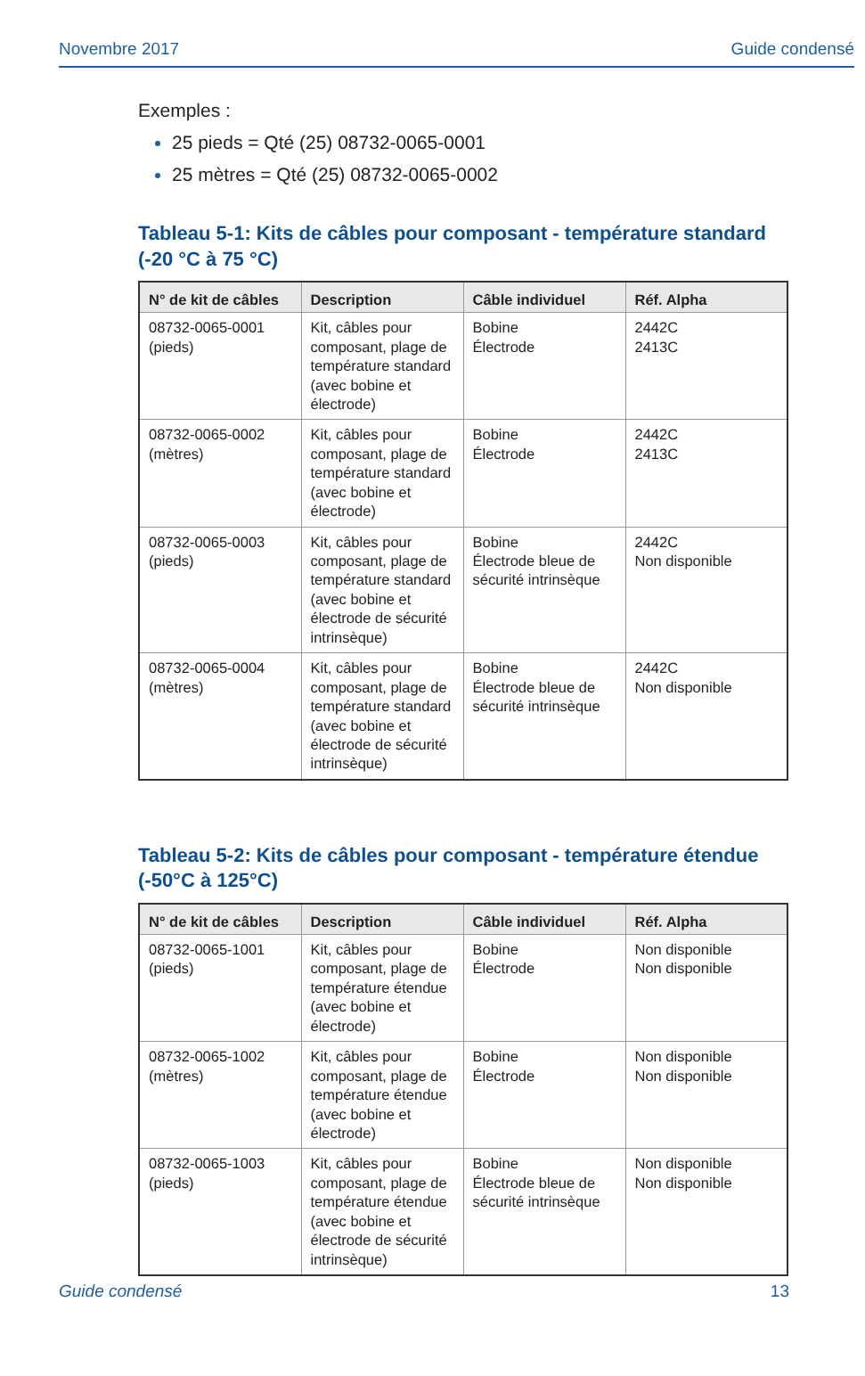Novembre 2017 Guide condensé
Exemples :
25 pieds = Qté (25) 08732-0065-0001
25 mètres = Qté (25) 08732-0065-0002
Tableau 5-1: Kits de câbles pour composant - température standard
(-20 °C à 75 °C)
| N° de kit de câbles | Description | Câble individuel | Réf. Alpha |
| --- | --- | --- | --- |
| 08732-0065-0001 (pieds) | Kit, câbles pour composant, plage de température standard (avec bobine et électrode) | Bobine Électrode | 2442C 2413C |
| 08732-0065-0002 (mètres) | Kit, câbles pour composant, plage de température standard (avec bobine et électrode) | Bobine Électrode | 2442C 2413C |
| 08732-0065-0003 (pieds) | Kit, câbles pour composant, plage de température standard (avec bobine et électrode de sécurité intrinsèque) | Bobine Électrode bleue de sécurité intrinsèque | 2442C Non disponible |
| 08732-0065-0004 (mètres) | Kit, câbles pour composant, plage de température standard (avec bobine et électrode de sécurité intrinsèque) | Bobine Électrode bleue de sécurité intrinsèque | 2442C Non disponible |
Tableau 5-2: Kits de câbles pour composant - température étendue
(-50°C à 125°C)
| N° de kit de câbles | Description | Câble individuel | Réf. Alpha |
| --- | --- | --- | --- |
| 08732-0065-1001 (pieds) | Kit, câbles pour composant, plage de température étendue (avec bobine et électrode) | Bobine Électrode | Non disponible Non disponible |
| 08732-0065-1002 (mètres) | Kit, câbles pour composant, plage de température étendue (avec bobine et électrode) | Bobine Électrode | Non disponible Non disponible |
| 08732-0065-1003 (pieds) | Kit, câbles pour composant, plage de température étendue (avec bobine et électrode de sécurité intrinsèque) | Bobine Électrode bleue de sécurité intrinsèque | Non disponible Non disponible |
Guide condensé 13